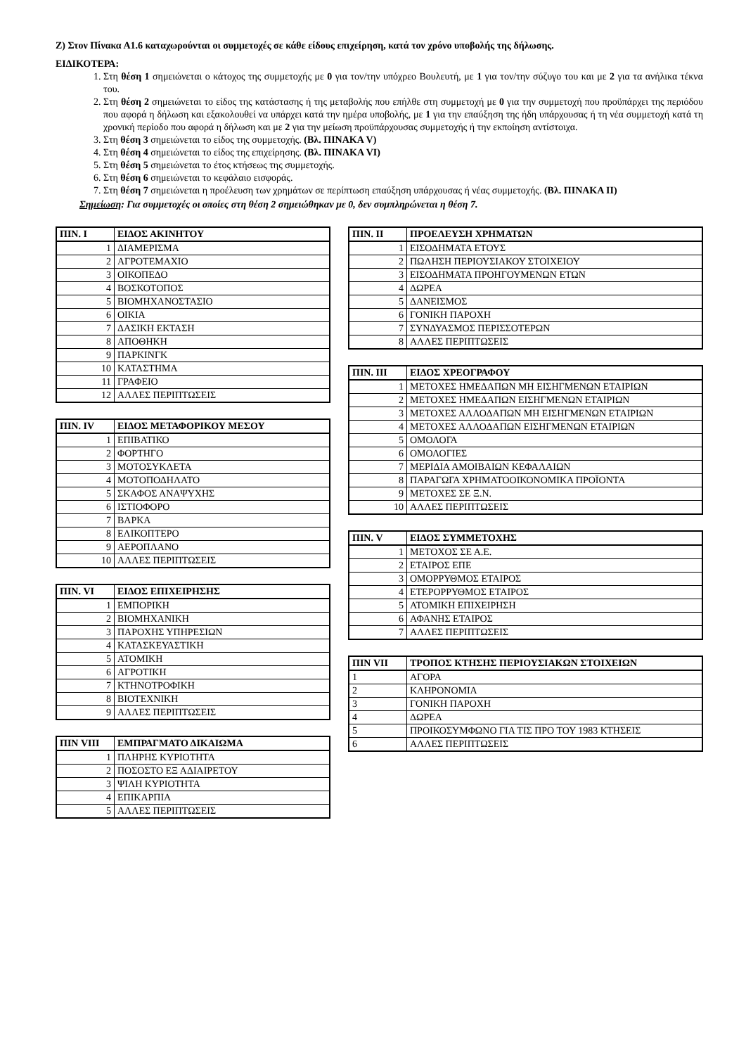Ζ) Στον Πίνακα Α1.6 καταχωρούνται οι συμμετοχές σε κάθε είδους επιχείρηση, κατά τον χρόνο υποβολής της δήλωσης.
ΕΙΔΙΚΟΤΕΡΑ:
1. Στη θέση 1 σημειώνεται ο κάτοχος της συμμετοχής με 0 για τον/την υπόχρεο Βουλευτή, με 1 για τον/την σύζυγο του και με 2 για τα ανήλικα τέκνα του.
2. Στη θέση 2 σημειώνεται το είδος της κατάστασης ή της μεταβολής που επήλθε στη συμμετοχή με 0 για την συμμετοχή που προϋπάρχει της περιόδου που αφορά η δήλωση και εξακολουθεί να υπάρχει κατά την ημέρα υποβολής, με 1 για την επαύξηση της ήδη υπάρχουσας ή τη νέα συμμετοχή κατά τη χρονική περίοδο που αφορά η δήλωση και με 2 για την μείωση προϋπάρχουσας συμμετοχής ή την εκποίηση αντίστοιχα.
3. Στη θέση 3 σημειώνεται το είδος της συμμετοχής. (Βλ. ΠΙΝΑΚΑ V)
4. Στη θέση 4 σημειώνεται το είδος της επιχείρησης. (Βλ. ΠΙΝΑΚΑ VI)
5. Στη θέση 5 σημειώνεται το έτος κτήσεως της συμμετοχής.
6. Στη θέση 6 σημειώνεται το κεφάλαιο εισφοράς.
7. Στη θέση 7 σημειώνεται η προέλευση των χρημάτων σε περίπτωση επαύξηση υπάρχουσας ή νέας συμμετοχής. (Βλ. ΠΙΝΑΚΑ ΙΙ)
Σημείωση: Για συμμετοχές οι οποίες στη θέση 2 σημειώθηκαν με 0, δεν συμπληρώνεται η θέση 7.
| ΠΙΝ. Ι | ΕΙΔΟΣ ΑΚΙΝΗΤΟΥ |
| --- | --- |
| 1 | ΔΙΑΜΕΡΙΣΜΑ |
| 2 | ΑΓΡΟΤΕΜΑΧΙΟ |
| 3 | ΟΙΚΟΠΕΔΟ |
| 4 | ΒΟΣΚΟΤΟΠΟΣ |
| 5 | ΒΙΟΜΗΧΑΝΟΣΤΑΣΙΟ |
| 6 | ΟΙΚΙΑ |
| 7 | ΔΑΣΙΚΗ ΕΚΤΑΣΗ |
| 8 | ΑΠΟΘΗΚΗ |
| 9 | ΠΑΡΚΙΝΓΚ |
| 10 | ΚΑΤΑΣΤΗΜΑ |
| 11 | ΓΡΑΦΕΙΟ |
| 12 | ΑΛΛΕΣ ΠΕΡΙΠΤΩΣΕΙΣ |
| ΠΙΝ. ΙV | ΕΙΔΟΣ ΜΕΤΑΦΟΡΙΚΟΥ ΜΕΣΟΥ |
| --- | --- |
| 1 | ΕΠΙΒΑΤΙΚΟ |
| 2 | ΦΟΡΤΗΓΟ |
| 3 | ΜΟΤΟΣΥΚΛΕΤΑ |
| 4 | ΜΟΤΟΠΟΔΗΛΑΤΟ |
| 5 | ΣΚΑΦΟΣ ΑΝΑΨΥΧΗΣ |
| 6 | ΙΣΤΙΟΦΟΡΟ |
| 7 | ΒΑΡΚΑ |
| 8 | ΕΛΙΚΟΠΤΕΡΟ |
| 9 | ΑΕΡΟΠΛΑΝΟ |
| 10 | ΑΛΛΕΣ ΠΕΡΙΠΤΩΣΕΙΣ |
| ΠΙΝ. VI | ΕΙΔΟΣ ΕΠΙΧΕΙΡΗΣΗΣ |
| --- | --- |
| 1 | ΕΜΠΟΡΙΚΗ |
| 2 | ΒΙΟΜΗΧΑΝΙΚΗ |
| 3 | ΠΑΡΟΧΗΣ ΥΠΗΡΕΣΙΩΝ |
| 4 | ΚΑΤΑΣΚΕΥΑΣΤΙΚΗ |
| 5 | ΑΤΟΜΙΚΗ |
| 6 | ΑΓΡΟΤΙΚΗ |
| 7 | ΚΤΗΝΟΤΡΟΦΙΚΗ |
| 8 | ΒΙΟΤΕΧΝΙΚΗ |
| 9 | ΑΛΛΕΣ ΠΕΡΙΠΤΩΣΕΙΣ |
| ΠΙΝ VIII | ΕΜΠΡΑΓΜΑΤΟ ΔΙΚΑΙΩΜΑ |
| --- | --- |
| 1 | ΠΛΗΡΗΣ ΚΥΡΙΟΤΗΤΑ |
| 2 | ΠΟΣΟΣΤΟ ΕΞ ΑΔΙΑΙΡΕΤΟΥ |
| 3 | ΨΙΛΗ ΚΥΡΙΟΤΗΤΑ |
| 4 | ΕΠΙΚΑΡΠΙΑ |
| 5 | ΑΛΛΕΣ ΠΕΡΙΠΤΩΣΕΙΣ |
| ΠΙΝ. ΙΙ | ΠΡΟΕΛΕΥΣΗ ΧΡΗΜΑΤΩΝ |
| --- | --- |
| 1 | ΕΙΣΟΔΗΜΑΤΑ ΕΤΟΥΣ |
| 2 | ΠΩΛΗΣΗ ΠΕΡΙΟΥΣΙΑΚΟΥ ΣΤΟΙΧΕΙΟΥ |
| 3 | ΕΙΣΟΔΗΜΑΤΑ ΠΡΟΗΓΟΥΜΕΝΩΝ ΕΤΩΝ |
| 4 | ΔΩΡΕΑ |
| 5 | ΔΑΝΕΙΣΜΟΣ |
| 6 | ΓΟΝΙΚΗ ΠΑΡΟΧΗ |
| 7 | ΣΥΝΔΥΑΣΜΟΣ ΠΕΡΙΣΣΟΤΕΡΩΝ |
| 8 | ΑΛΛΕΣ ΠΕΡΙΠΤΩΣΕΙΣ |
| ΠΙΝ. ΙΙΙ | ΕΙΔΟΣ ΧΡΕΟΓΡΑΦΟΥ |
| --- | --- |
| 1 | ΜΕΤΟΧΕΣ ΗΜΕΔΑΠΩΝ ΜΗ ΕΙΣΗΓΜΕΝΩΝ ΕΤΑΙΡΙΩΝ |
| 2 | ΜΕΤΟΧΕΣ ΗΜΕΔΑΠΩΝ ΕΙΣΗΓΜΕΝΩΝ ΕΤΑΙΡΙΩΝ |
| 3 | ΜΕΤΟΧΕΣ ΑΛΛΟΔΑΠΩΝ ΜΗ ΕΙΣΗΓΜΕΝΩΝ ΕΤΑΙΡΙΩΝ |
| 4 | ΜΕΤΟΧΕΣ ΑΛΛΟΔΑΠΩΝ ΕΙΣΗΓΜΕΝΩΝ ΕΤΑΙΡΙΩΝ |
| 5 | ΟΜΟΛΟΓΑ |
| 6 | ΟΜΟΛΟΓΙΕΣ |
| 7 | ΜΕΡΙΔΙΑ ΑΜΟΙΒΑΙΩΝ ΚΕΦΑΛΑΙΩΝ |
| 8 | ΠΑΡΑΓΩΓΑ ΧΡΗΜΑΤΟΟΙΚΟΝΟΜΙΚΑ ΠΡΟΪΟΝΤΑ |
| 9 | ΜΕΤΟΧΕΣ ΣΕ Ξ.Ν. |
| 10 | ΑΛΛΕΣ ΠΕΡΙΠΤΩΣΕΙΣ |
| ΠΙΝ. V | ΕΙΔΟΣ ΣΥΜΜΕΤΟΧΗΣ |
| --- | --- |
| 1 | ΜΕΤΟΧΟΣ ΣΕ Α.Ε. |
| 2 | ΕΤΑΙΡΟΣ ΕΠΕ |
| 3 | ΟΜΟΡΡΥΘΜΟΣ ΕΤΑΙΡΟΣ |
| 4 | ΕΤΕΡΟΡΡΥΘΜΟΣ ΕΤΑΙΡΟΣ |
| 5 | ΑΤΟΜΙΚΗ ΕΠΙΧΕΙΡΗΣΗ |
| 6 | ΑΦΑΝΗΣ ΕΤΑΙΡΟΣ |
| 7 | ΑΛΛΕΣ ΠΕΡΙΠΤΩΣΕΙΣ |
| ΠΙΝ VII | ΤΡΟΠΟΣ ΚΤΗΣΗΣ ΠΕΡΙΟΥΣΙΑΚΩΝ ΣΤΟΙΧΕΙΩΝ |
| --- | --- |
| 1 | ΑΓΟΡΑ |
| 2 | ΚΛΗΡΟΝΟΜΙΑ |
| 3 | ΓΟΝΙΚΗ ΠΑΡΟΧΗ |
| 4 | ΔΩΡΕΑ |
| 5 | ΠΡΟΙΚΟΣΥΜΦΩΝΟ ΓΙΑ ΤΙΣ ΠΡΟ ΤΟΥ 1983 ΚΤΗΣΕΙΣ |
| 6 | ΑΛΛΕΣ ΠΕΡΙΠΤΩΣΕΙΣ |